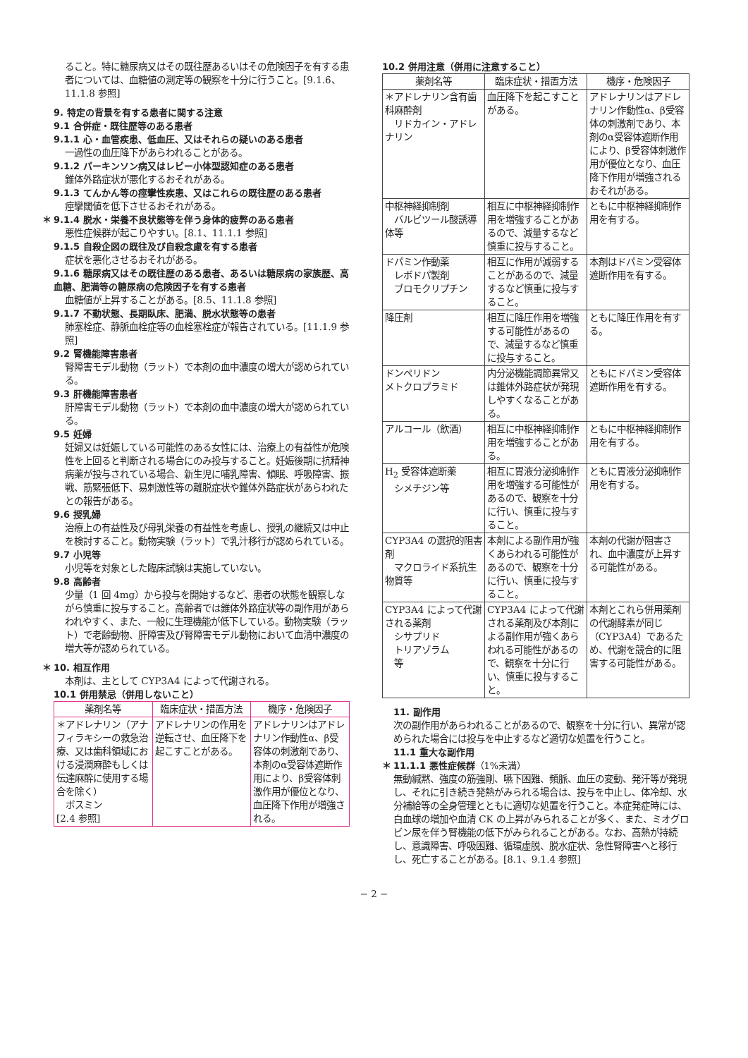ること。特に糖尿病又はその既往歴あるいはその危険因子を有する患者については、血糖値の測定等の観察を十分に行うこと。[9.1.6、11.1.8 参照]
9. 特定の背景を有する患者に関する注意
9.1 合併症・既往歴等のある患者
9.1.1 心・血管疾患、低血圧、又はそれらの疑いのある患者
一過性の血圧降下があらわれることがある。
9.1.2 パーキンソン病又はレビー小体型認知症のある患者
錐体外路症状が悪化するおそれがある。
9.1.3 てんかん等の痙攣性疾患、又はこれらの既往歴のある患者
痙攣閾値を低下させるおそれがある。
＊ 9.1.4 脱水・栄養不良状態等を伴う身体的疲弊のある患者
悪性症候群が起こりやすい。[8.1、11.1.1 参照]
9.1.5 自殺企図の既往及び自殺念慮を有する患者
症状を悪化させるおそれがある。
9.1.6 糖尿病又はその既往歴のある患者、あるいは糖尿病の家族歴、高血糖、肥満等の糖尿病の危険因子を有する患者
血糖値が上昇することがある。[8.5、11.1.8 参照]
9.1.7 不動状態、長期臥床、肥満、脱水状態等の患者
肺塞栓症、静脈血栓症等の血栓塞栓症が報告されている。[11.1.9 参照]
9.2 腎機能障害患者
腎障害モデル動物（ラット）で本剤の血中濃度の増大が認められている。
9.3 肝機能障害患者
肝障害モデル動物（ラット）で本剤の血中濃度の増大が認められている。
9.5 妊婦
妊婦又は妊娠している可能性のある女性には、治療上の有益性が危険性を上回ると判断される場合にのみ投与すること。妊娠後期に抗精神病薬が投与されている場合、新生児に哺乳障害、傾眠、呼吸障害、振戦、筋緊張低下、易刺激性等の離脱症状や錐体外路症状があらわれたとの報告がある。
9.6 授乳婦
治療上の有益性及び母乳栄養の有益性を考慮し、授乳の継続又は中止を検討すること。動物実験（ラット）で乳汁移行が認められている。
9.7 小児等
小児等を対象とした臨床試験は実施していない。
9.8 高齢者
少量（1 回 4mg）から投与を開始するなど、患者の状態を観察しながら慎重に投与すること。高齢者では錐体外路症状等の副作用があらわれやすく、また、一般に生理機能が低下している。動物実験（ラット）で老齢動物、肝障害及び腎障害モデル動物において血清中濃度の増大等が認められている。
＊ 10. 相互作用
本剤は、主として CYP3A4 によって代謝される。
10.1 併用禁忌（併用しないこと）
| 薬剤名等 | 臨床症状・措置方法 | 機序・危険因子 |
| --- | --- | --- |
| ＊アドレナリン（アナフィラキシーの救急治療、又は歯科領域における浸潤麻酔もしくは伝達麻酔に使用する場合を除く） ボスミン [2.4 参照] | アドレナリンの作用を逆転させ、血圧降下を起こすことがある。 | アドレナリンはアドレナリン作動性α、β受容体の刺激剤であり、本剤のα受容体遮断作用により、β受容体刺激作用が優位となり、血圧降下作用が増強される。 |
10.2 併用注意（併用に注意すること）
| 薬剤名等 | 臨床症状・措置方法 | 機序・危険因子 |
| --- | --- | --- |
| ＊アドレナリン含有歯科麻酔剤 リドカイン・アドレナリン | 血圧降下を起こすことがある。 | アドレナリンはアドレナリン作動性α、β受容体の刺激剤であり、本剤のα受容体遮断作用により、β受容体刺激作用が優位となり、血圧降下作用が増強されるおそれがある。 |
| 中枢神経抑制剤 バルビツール酸誘導体等 | 相互に中枢神経抑制作用を増強することがあるので、減量するなど慎重に投与すること。 | ともに中枢神経抑制作用を有する。 |
| ドパミン作動薬 レボドパ製剤 ブロモクリプチン | 相互に作用が減弱することがあるので、減量するなど慎重に投与すること。 | 本剤はドパミン受容体遮断作用を有する。 |
| 降圧剤 | 相互に降圧作用を増強する可能性があるので、減量するなど慎重に投与すること。 | ともに降圧作用を有する。 |
| ドンペリドン メトクロプラミド | 内分泌機能調節異常又は錐体外路症状が発現しやすくなることがある。 | ともにドパミン受容体遮断作用を有する。 |
| アルコール（飲酒） | 相互に中枢神経抑制作用を増強することがある。 | ともに中枢神経抑制作用を有する。 |
| H<sub>2</sub> 受容体遮断薬 シメチジン等 | 相互に胃液分泌抑制作用を増強する可能性があるので、観察を十分に行い、慎重に投与すること。 | ともに胃液分泌抑制作用を有する。 |
| CYP3A4 の選択的阻害剤 マクロライド系抗生物質等 | 本剤による副作用が強くあらわれる可能性があるので、観察を十分に行い、慎重に投与すること。 | 本剤の代謝が阻害され、血中濃度が上昇する可能性がある。 |
| CYP3A4 によって代謝される薬剤 シサプリド トリアゾラム 等 | CYP3A4 によって代謝される薬剤及び本剤による副作用が強くあらわれる可能性があるので、観察を十分に行い、慎重に投与すること。 | 本剤とこれら併用薬剤の代謝酵素が同じ（CYP3A4）であるため、代謝を競合的に阻害する可能性がある。 |
11. 副作用
次の副作用があらわれることがあるので、観察を十分に行い、異常が認められた場合には投与を中止するなど適切な処置を行うこと。
11.1 重大な副作用
＊ 11.1.1 悪性症候群（1%未満）
無動緘黙、強度の筋強剛、嚥下困難、頻脈、血圧の変動、発汗等が発現し、それに引き続き発熱がみられる場合は、投与を中止し、体冷却、水分補給等の全身管理とともに適切な処置を行うこと。本症発症時には、白血球の増加や血清 CK の上昇がみられることが多く、また、ミオグロビン尿を伴う腎機能の低下がみられることがある。なお、高熱が持続し、意識障害、呼吸困難、循環虚脱、脱水症状、急性腎障害へと移行し、死亡することがある。[8.1、9.1.4 参照]
− 2 −